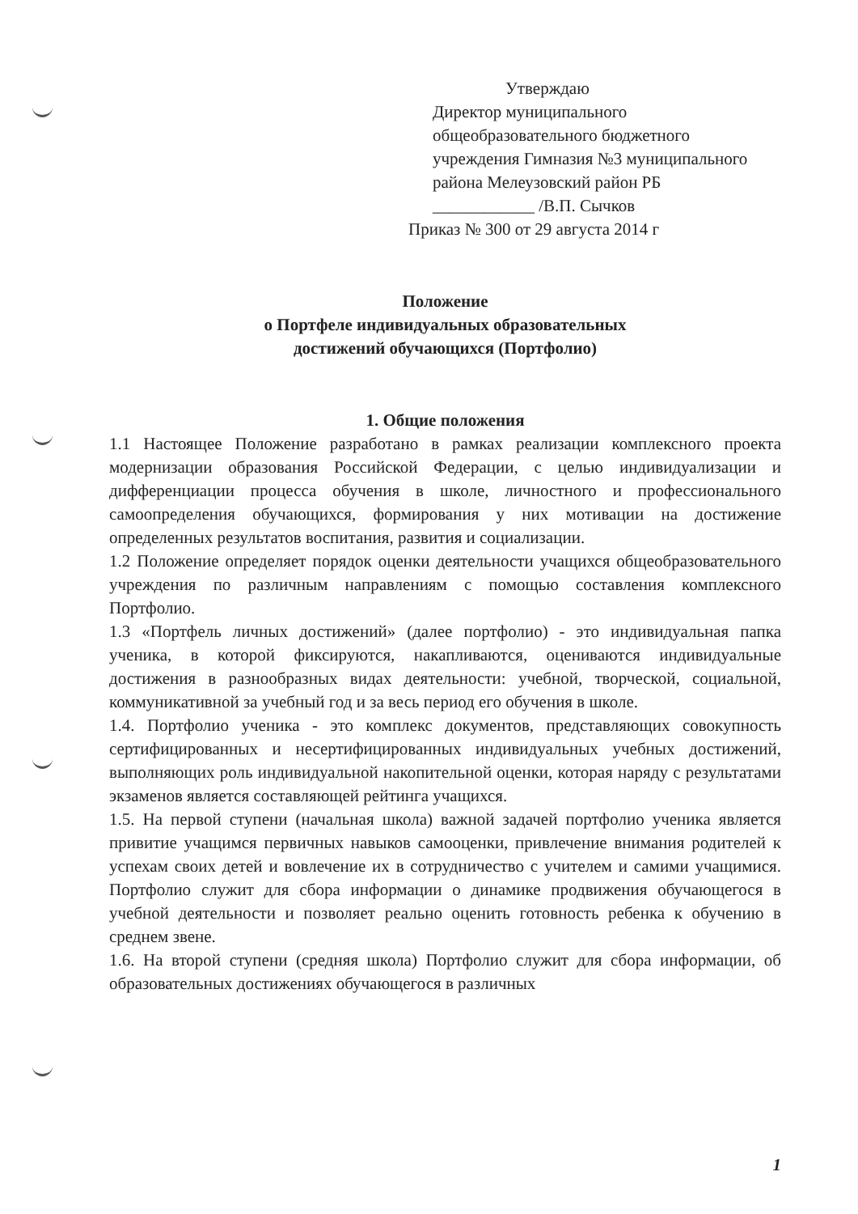Утверждаю
Директор муниципального общеобразовательного бюджетного учреждения Гимназия №3 муниципального района Мелеузовский район РБ
____________ /В.П. Сычков
Приказ № 300 от 29 августа 2014 г
Положение
о Портфеле индивидуальных образовательных
достижений обучающихся (Портфолио)
1. Общие положения
1.1 Настоящее Положение разработано в рамках реализации комплексного проекта модернизации образования Российской Федерации, с целью индивидуализации и дифференциации процесса обучения в школе, личностного и профессионального самоопределения обучающихся, формирования у них мотивации на достижение определенных результатов воспитания, развития и социализации.
1.2 Положение определяет порядок оценки деятельности учащихся общеобразовательного учреждения по различным направлениям с помощью составления комплексного Портфолио.
1.3 «Портфель личных достижений» (далее портфолио) - это индивидуальная папка ученика, в которой фиксируются, накапливаются, оцениваются индивидуальные достижения в разнообразных видах деятельности: учебной, творческой, социальной, коммуникативной за учебный год и за весь период его обучения в школе.
1.4. Портфолио ученика - это комплекс документов, представляющих совокупность сертифицированных и несертифицированных индивидуальных учебных достижений, выполняющих роль индивидуальной накопительной оценки, которая наряду с результатами экзаменов является составляющей рейтинга учащихся.
1.5. На первой ступени (начальная школа) важной задачей портфолио ученика является привитие учащимся первичных навыков самооценки, привлечение внимания родителей к успехам своих детей и вовлечение их в сотрудничество с учителем и самими учащимися. Портфолио служит для сбора информации о динамике продвижения обучающегося в учебной деятельности и позволяет реально оценить готовность ребенка к обучению в среднем звене.
1.6. На второй ступени (средняя школа) Портфолио служит для сбора информации, об образовательных достижениях обучающегося в различных
1